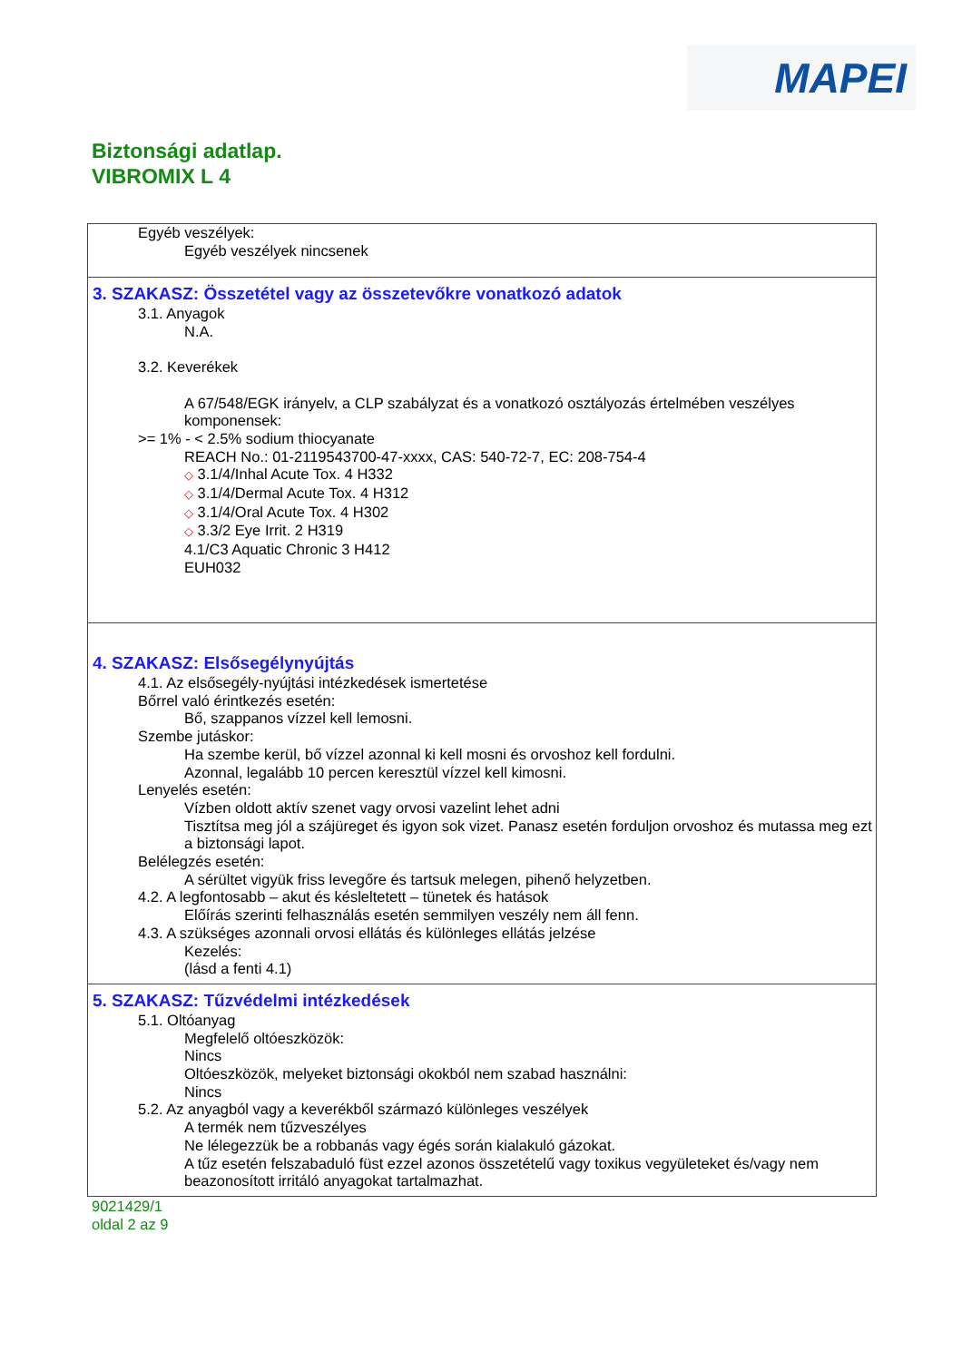MAPEI
Biztonsági adatlap.
VIBROMIX L 4
Egyéb veszélyek:
Egyéb veszélyek nincsenek
3. SZAKASZ: Összetétel vagy az összetevőkre vonatkozó adatok
3.1. Anyagok
N.A.
3.2. Keverékek
A 67/548/EGK irányelv, a CLP szabályzat és a vonatkozó osztályozás értelmében veszélyes komponensek:
>= 1% - < 2.5% sodium thiocyanate
REACH No.: 01-2119543700-47-xxxx, CAS: 540-72-7, EC: 208-754-4
◇ 3.1/4/Inhal Acute Tox. 4 H332
◇ 3.1/4/Dermal Acute Tox. 4 H312
◇ 3.1/4/Oral Acute Tox. 4 H302
◇ 3.3/2 Eye Irrit. 2 H319
4.1/C3 Aquatic Chronic 3 H412
EUH032
4. SZAKASZ: Elsősegélynyújtás
4.1. Az elsősegély-nyújtási intézkedések ismertetése
Bőrrel való érintkezés esetén:
Bő, szappanos vízzel kell lemosni.
Szembe jutáskor:
Ha szembe kerül, bő vízzel azonnal ki kell mosni és orvoshoz kell fordulni.
Azonnal, legalább 10 percen keresztül vízzel kell kimosni.
Lenyelés esetén:
Vízben oldott aktív szenet vagy orvosi vazelint lehet adni
Tisztítsa meg jól a szájüreget és igyon sok vizet. Panasz esetén forduljon orvoshoz és mutassa meg ezt a biztonsági lapot.
Belélegzés esetén:
A sérültet vigyük friss levegőre és tartsuk melegen, pihenő helyzetben.
4.2. A legfontosabb – akut és késleltetett – tünetek és hatások
Előírás szerinti felhasználás esetén semmilyen veszély nem áll fenn.
4.3. A szükséges azonnali orvosi ellátás és különleges ellátás jelzése
Kezelés:
(lásd a fenti 4.1)
5. SZAKASZ: Tűzvédelmi intézkedések
5.1. Oltóanyag
Megfelelő oltóeszközök:
Nincs
Oltóeszközök, melyeket biztonsági okokból nem szabad használni:
Nincs
5.2. Az anyagból vagy a keverékből származó különleges veszélyek
A termék nem tűzveszélyes
Ne lélegezzük be a robbanás vagy égés során kialakuló gázokat.
A tűz esetén felszabaduló füst ezzel azonos összetételű vagy toxikus vegyületeket és/vagy nem beazonosított irritáló anyagokat tartalmazhat.
9021429/1
oldal 2 az 9